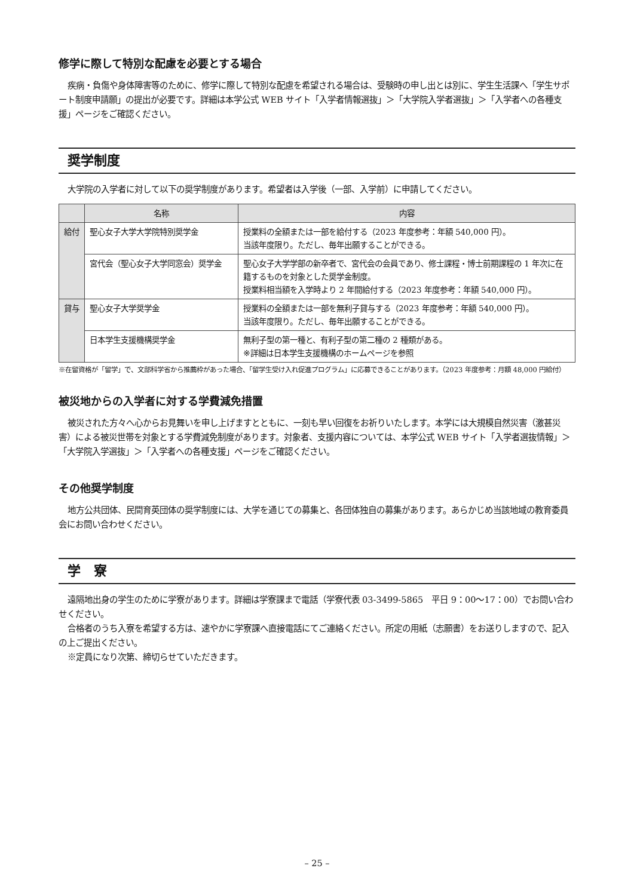修学に際して特別な配慮を必要とする場合
疾病・負傷や身体障害等のために、修学に際して特別な配慮を希望される場合は、受験時の申し出とは別に、学生生活課へ「学生サポート制度申請願」の提出が必要です。詳細は本学公式 WEB サイト「入学者情報選抜」＞「大学院入学者選抜」＞「入学者への各種支援」ページをご確認ください。
奨学制度
大学院の入学者に対して以下の奨学制度があります。希望者は入学後（一部、入学前）に申請してください。
| | 名称 | 内容 |
| --- | --- | --- |
| 給付 | 聖心女子大学大学院特別奨学金 | 授業料の全額または一部を給付する（2023 年度参考：年額 540,000 円）。 当該年度限り。ただし、毎年出願することができる。 |
| | 宮代会（聖心女子大学同窓会）奨学金 | 聖心女子大学学部の新卒者で、宮代会の会員であり、修士課程・博士前期課程の 1 年次に在籍するものを対象とした奨学金制度。 授業料相当額を入学時より 2 年間給付する（2023 年度参考：年額 540,000 円）。 |
| 貸与 | 聖心女子大学奨学金 | 授業料の全額または一部を無利子貸与する（2023 年度参考：年額 540,000 円）。 当該年度限り。ただし、毎年出願することができる。 |
| | 日本学生支援機構奨学金 | 無利子型の第一種と、有利子型の第二種の 2 種類がある。 ※詳細は日本学生支援機構のホームページを参照 |
※在留資格が「留学」で、文部科学省から推薦枠があった場合、「留学生受け入れ促進プログラム」に応募できることがあります。（2023 年度参考：月額 48,000 円給付）
被災地からの入学者に対する学費減免措置
被災された方々へ心からお見舞いを申し上げますとともに、一刻も早い回復をお祈りいたします。本学には大規模自然災害（激甚災害）による被災世帯を対象とする学費減免制度があります。対象者、支援内容については、本学公式 WEB サイト「入学者選抜情報」＞「大学院入学選抜」＞「入学者への各種支援」ページをご確認ください。
その他奨学制度
地方公共団体、民間育英団体の奨学制度には、大学を通じての募集と、各団体独自の募集があります。あらかじめ当該地域の教育委員会にお問い合わせください。
学　寮
遠隔地出身の学生のために学寮があります。詳細は学寮課まで電話（学寮代表 03-3499-5865　平日 9：00〜17：00）でお問い合わせください。
合格者のうち入寮を希望する方は、速やかに学寮課へ直接電話にてご連絡ください。所定の用紙（志願書）をお送りしますので、記入の上ご提出ください。
※定員になり次第、締切らせていただきます。
– 25 –